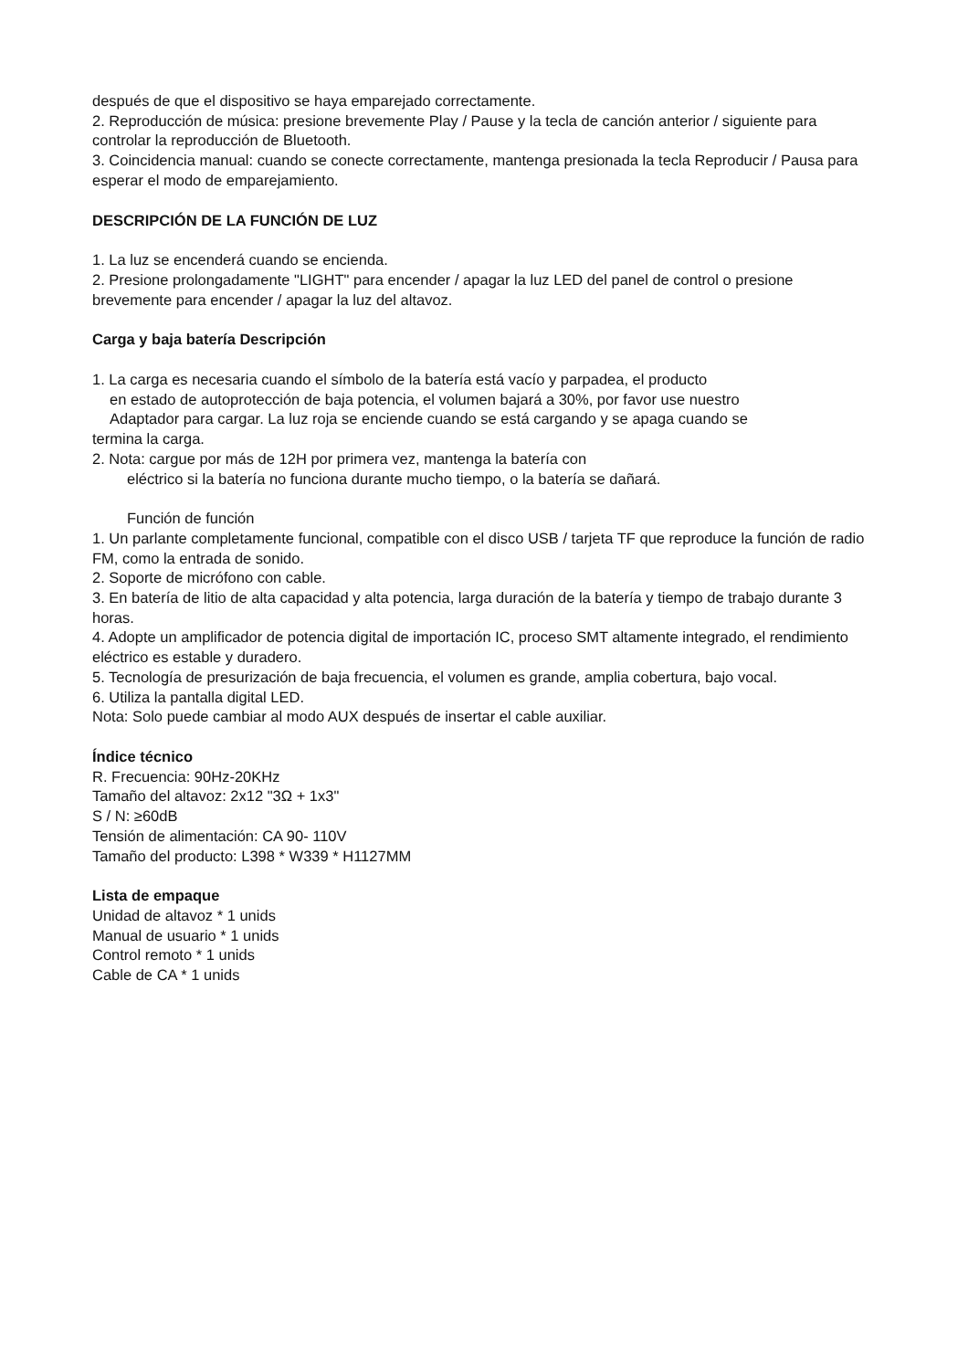después de que el dispositivo se haya emparejado correctamente.
2. Reproducción de música: presione brevemente Play / Pause y la tecla de canción anterior / siguiente para controlar la reproducción de Bluetooth.
3. Coincidencia manual: cuando se conecte correctamente, mantenga presionada la tecla Reproducir / Pausa para esperar el modo de emparejamiento.
DESCRIPCIÓN DE LA FUNCIÓN DE LUZ
1. La luz se encenderá cuando se encienda.
2. Presione prolongadamente "LIGHT" para encender / apagar la luz LED del panel de control o presione brevemente para encender / apagar la luz del altavoz.
Carga y baja batería Descripción
1. La carga es necesaria cuando el símbolo de la batería está vacío y parpadea, el producto
en estado de autoprotección de baja potencia, el volumen bajará a 30%, por favor use nuestro
Adaptador para cargar. La luz roja se enciende cuando se está cargando y se apaga cuando se
termina la carga.
2. Nota: cargue por más de 12H por primera vez, mantenga la batería con
eléctrico si la batería no funciona durante mucho tiempo, o la batería se dañará.
Función de función
1. Un parlante completamente funcional, compatible con el disco USB / tarjeta TF que reproduce la función de radio FM, como la entrada de sonido.
2. Soporte de micrófono con cable.
3. En batería de litio de alta capacidad y alta potencia, larga duración de la batería y tiempo de trabajo durante 3 horas.
4. Adopte un amplificador de potencia digital de importación IC, proceso SMT altamente integrado, el rendimiento eléctrico es estable y duradero.
5. Tecnología de presurización de baja frecuencia, el volumen es grande, amplia cobertura, bajo vocal.
6. Utiliza la pantalla digital LED.
Nota: Solo puede cambiar al modo AUX después de insertar el cable auxiliar.
Índice técnico
R. Frecuencia: 90Hz-20KHz
Tamaño del altavoz: 2x12 "3Ω + 1x3"
S / N: ≥60dB
Tensión de alimentación: CA 90- 110V
Tamaño del producto: L398 * W339 * H1127MM
Lista de empaque
Unidad de altavoz * 1 unids
Manual de usuario * 1 unids
Control remoto * 1 unids
Cable de CA * 1 unids